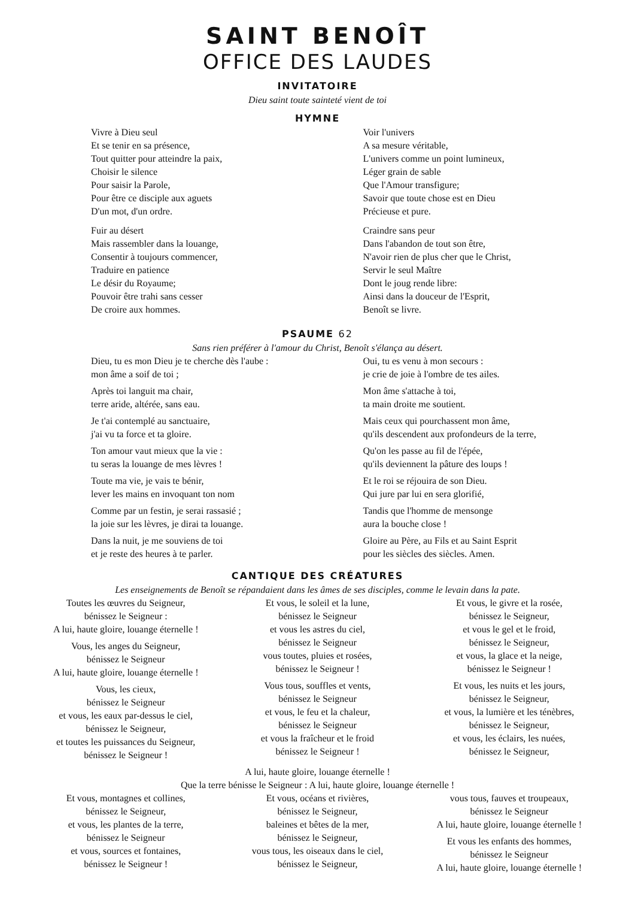SAINT BENOÎT
OFFICE DES LAUDES
INVITATOIRE
Dieu saint toute sainteté vient de toi
HYMNE
Vivre à Dieu seul
Et se tenir en sa présence,
Tout quitter pour atteindre la paix,
Choisir le silence
Pour saisir la Parole,
Pour être ce disciple aux aguets
D'un mot, d'un ordre.
Fuir au désert
Mais rassembler dans la louange,
Consentir à toujours commencer,
Traduire en patience
Le désir du Royaume;
Pouvoir être trahi sans cesser
De croire aux hommes.
Voir l'univers
A sa mesure véritable,
L'univers comme un point lumineux,
Léger grain de sable
Que l'Amour transfigure;
Savoir que toute chose est en Dieu
Précieuse et pure.
Craindre sans peur
Dans l'abandon de tout son être,
N'avoir rien de plus cher que le Christ,
Servir le seul Maître
Dont le joug rende libre:
Ainsi dans la douceur de l'Esprit,
Benoît se livre.
PSAUME 62
Sans rien préférer à l'amour du Christ, Benoît s'élança au désert.
Dieu, tu es mon Dieu je te cherche dès l'aube :
mon âme a soif de toi ;
Après toi languit ma chair,
terre aride, altérée, sans eau.
Je t'ai contemplé au sanctuaire,
j'ai vu ta force et ta gloire.
Ton amour vaut mieux que la vie :
tu seras la louange de mes lèvres !
Toute ma vie, je vais te bénir,
lever les mains en invoquant ton nom
Comme par un festin, je serai rassasié ;
la joie sur les lèvres, je dirai ta louange.
Dans la nuit, je me souviens de toi
et je reste des heures à te parler.
Oui, tu es venu à mon secours :
je crie de joie à l'ombre de tes ailes.
Mon âme s'attache à toi,
ta main droite me soutient.
Mais ceux qui pourchassent mon âme,
qu'ils descendent aux profondeurs de la terre,
Qu'on les passe au fil de l'épée,
qu'ils deviennent la pâture des loups !
Et le roi se réjouira de son Dieu.
Qui jure par lui en sera glorifié,
Tandis que l'homme de mensonge
aura la bouche close !
Gloire au Père, au Fils et au Saint Esprit
pour les siècles des siècles. Amen.
CANTIQUE DES CRÉATURES
Les enseignements de Benoît se répandaient dans les âmes de ses disciples, comme le levain dans la pate.
Toutes les œuvres du Seigneur,
bénissez le Seigneur :
A lui, haute gloire, louange éternelle !
Vous, les anges du Seigneur,
bénissez le Seigneur
A lui, haute gloire, louange éternelle !
Vous, les cieux,
bénissez le Seigneur
et vous, les eaux par-dessus le ciel,
bénissez le Seigneur,
et toutes les puissances du Seigneur,
bénissez le Seigneur !
Et vous, le soleil et la lune,
bénissez le Seigneur
et vous les astres du ciel,
bénissez le Seigneur
vous toutes, pluies et rosées,
bénissez le Seigneur !
Vous tous, souffles et vents,
bénissez le Seigneur
et vous, le feu et la chaleur,
bénissez le Seigneur
et vous la fraîcheur et le froid
bénissez le Seigneur !
Et vous, le givre et la rosée,
bénissez le Seigneur,
et vous le gel et le froid,
bénissez le Seigneur,
et vous, la glace et la neige,
bénissez le Seigneur !
Et vous, les nuits et les jours,
bénissez le Seigneur,
et vous, la lumière et les ténèbres,
bénissez le Seigneur,
et vous, les éclairs, les nuées,
bénissez le Seigneur,
A lui, haute gloire, louange éternelle !
Que la terre bénisse le Seigneur : A lui, haute gloire, louange éternelle !
Et vous, montagnes et collines,
bénissez le Seigneur,
et vous, les plantes de la terre,
bénissez le Seigneur
et vous, sources et fontaines,
bénissez le Seigneur !
Et vous, océans et rivières,
bénissez le Seigneur,
baleines et bêtes de la mer,
bénissez le Seigneur,
vous tous, les oiseaux dans le ciel,
bénissez le Seigneur,
vous tous, fauves et troupeaux,
bénissez le Seigneur
A lui, haute gloire, louange éternelle !
Et vous les enfants des hommes,
bénissez le Seigneur
A lui, haute gloire, louange éternelle !